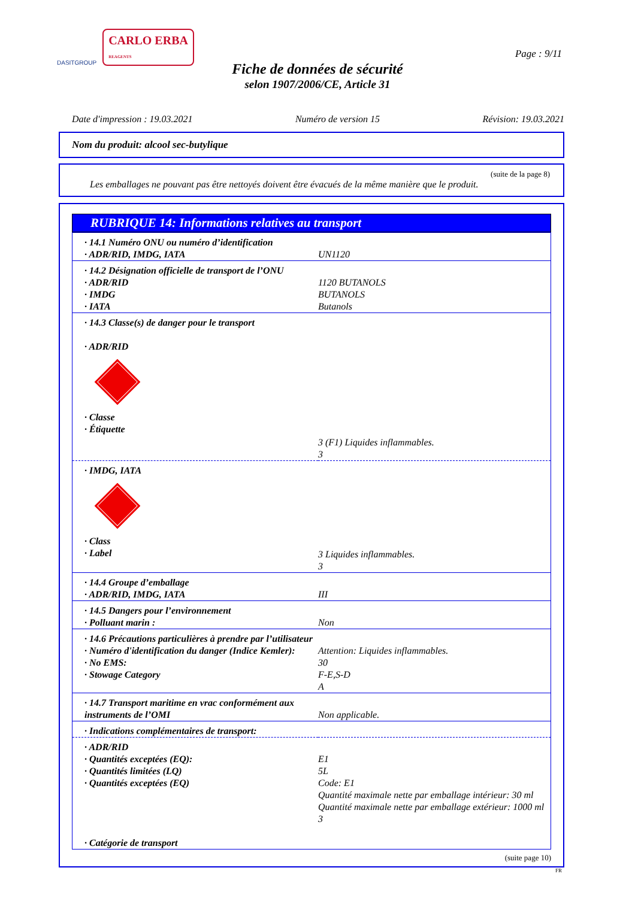DASITGROUP CARLO ERBA
REAGENTS
Page : 9/11
Fiche de données de sécurité
selon 1907/2006/CE, Article 31
Date d'impression : 19.03.2021 Numéro de version 15 Révision: 19.03.2021
Nom du produit: alcool sec-butylique
(suite de la page 8)
Les emballages ne pouvant pas être nettoyés doivent être évacués de la même manière que le produit.
RUBRIQUE 14: Informations relatives au transport
| · 14.1 Numéro ONU ou numéro d’identification · ADR/RID, IMDG, IATA | UN1120 |
| · 14.2 Désignation officielle de transport de l’ONU · ADR/RID · IMDG · IATA | 1120 BUTANOLS BUTANOLS Butanols |
| · 14.3 Classe(s) de danger pour le transport · ADR/RID · Classe · Étiquette | 3 (F1) Liquides inflammables. 3 |
| · IMDG, IATA · Class · Label | 3 Liquides inflammables. 3 |
| · 14.4 Groupe d’emballage · ADR/RID, IMDG, IATA | III |
| · 14.5 Dangers pour l’environnement · Polluant marin : | Non |
| · 14.6 Précautions particulières à prendre par l’utilisateur · Numéro d'identification du danger (Indice Kemler): · No EMS: · Stowage Category | Attention: Liquides inflammables. 30 F-E,S-D A |
| · 14.7 Transport maritime en vrac conformément aux instruments de l’OMI | Non applicable. |
| · Indications complémentaires de transport: | |
| · ADR/RID · Quantités exceptées (EQ): · Quantités limitées (LQ) · Quantités exceptées (EQ) · Catégorie de transport | E1 5L Code: E1 Quantité maximale nette par emballage intérieur: 30 ml Quantité maximale nette par emballage extérieur: 1000 ml 3 |
(suite page 10)
FR